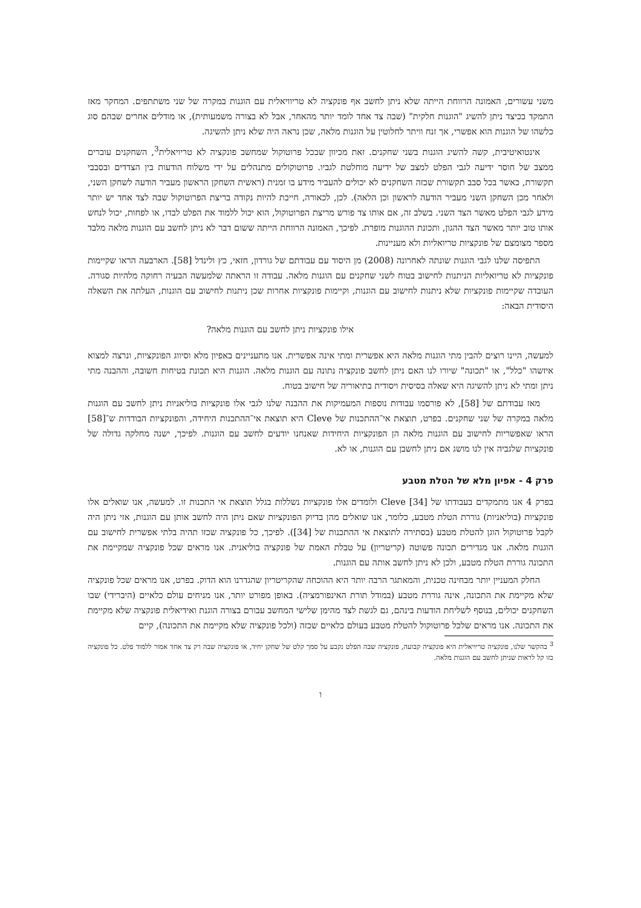משני עשורים, האמונה הרווחת הייתה שלא ניתן לחשב אף פונקציה לא טריוויאלית עם הוגנות במקרה של שני משתתפים. המחקר מאז התמקד בכיצד ניתן להשיג "הוגנות חלקית" (שבה צד אחד לומד יותר מהאחר, אבל לא בצורה משמעותית), או מודלים אחרים שבהם סוג כלשהו של הוגנות הוא אפשרי, אך זנח וויתר לחלוטין על הוגנות מלאה, שכן נראה היה שלא ניתן להשיגה.
אינטואיטיבית, קשה להשיג הוגנות בשני שחקנים. זאת מכיוון שבכל פרוטוקול שמחשב פונקציה לא טריויאלית<sup>3</sup>, השחקנים עוברים ממצב של חוסר ידיעה לגבי הפלט למצב של ידיעה מוחלטת לגביו. פרוטוקולים מתנהלים על ידי משלוח הודעות בין הצדדים ובסבבי תקשורת, כאשר בכל סבב תקשורת שכזה השחקנים לא יכולים להעביר מידע בו זמנית (ראשית השחקן הראשון מעביר הודעה לשחקן השני, ולאחר מכן השחקן השני מעביר הודעה לראשון וכן הלאה). לכן, לכאורה, חייבת להיות נקודה בריצת הפרוטוקול שבה לצד אחד יש יותר מידע לגבי הפלט מאשר הצד השני. בשלב זה, אם אותו צד פורש מריצת הפרוטוקול, הוא יכול ללמוד את הפלט לבדו, או לפחות, יכול לנחש אותו טוב יותר מאשר הצד ההגון, ותכונת ההוגנות מופרת. לפיכך, האמונה הרווחת הייתה ששום דבר לא ניתן לחשב עם הוגנות מלאה מלבד מספר מצומצם של פונקציות טריואליות ולא מעניינות.
התפיסה שלנו לגבי הוגנות שונתה לאחרונה (2008) מן היסוד עם עבודתם של גורדון, חזאי, כץ ולינדל [58]. הארבעה הראו שקיימות פונקציות לא טריואליות הניתנות לחישוב בטוח לשני שחקנים עם הוגנות מלאה. עבודה זו הראתה שלמעשה הבעיה רחוקה מלהיות סגורה. העובדה שקיימות פונקציות שלא ניתנות לחישוב עם הוגנות, וקיימות פונקציות אחרות שכן ניתנות לחישוב עם הוגנות, העלתה את השאלה היסודית הבאה:
אילו פונקציות ניתן לחשב עם הוגנות מלאה?
למעשה, היינו רוצים להבין מתי הוגנות מלאה היא אפשרית ומתי אינה אפשרית. אנו מתעניינים באפיון מלא וסיווג הפונקציות, ונרצה למצוא איזשהו "כלל", או "תכונה" שיורו לנו האם ניתן לחשב פונקציה נתונה עם הוגנות מלאה. הוגנות היא תכונת בטיחות חשובה, וההבנה מתי ניתן ומתי לא ניתן להשיגה היא שאלה בסיסית ויסודית בתיאוריה של חישוב בטוח.
מאז עבודתם של [58], לא פורסמו עבודות נוספות המעמיקות את ההבנה שלנו לגבי אלו פונקציות בוליאניות ניתן לחשב עם הוגנות מלאה במקרה של שני שחקנים. בפרט, תוצאת אי־ההתכנות של Cleve היא תוצאת אי־ההתכנות היחידה, והפונקציות הבודדות ש־[58] הראו שאפשריות לחישוב עם הוגנות מלאה הן הפונקציות היחידות שאנחנו יודעים לחשב עם הוגנות. לפיכך, ישנה מחלקה גדולה של פונקציות שלגביה אין לנו מושג אם ניתן לחשבן עם הוגנות, או לא.
פרק 4 - אפיון מלא של הטלת מטבע
בפרק 4 אנו מתמקדים בעבודתו של Cleve [34] ולומדים אלו פונקציות נשללות בגלל תוצאת אי התכנות זו. למעשה, אנו שואלים אלו פונקציות (בוליאניות) גוררת הטלת מטבע, כלומר, אנו שואלים מהן בדיוק הפונקציות שאם ניתן היה לחשב אותן עם הוגנות, אזי ניתן היה לקבל פרוטוקול הוגן להטלת מטבע (בסתירה לתוצאת אי ההתכנות של [34]). לפיכך, כל פונקציה שכזו תהיה בלתי אפשרית לחישוב עם הוגנות מלאה. אנו מגדירים תכונה פשוטה (קריטריון) על טבלת האמת של פונקציה בוליאנית. אנו מראים שכל פונקציה שמקיימת את התכונה גוררת הטלת מטבע, ולכן לא ניתן לחשב אותה עם הוגנות.
החלק המעניין יותר מבחינה טכנית, והמאתגר הרבה יותר היא ההוכחה שהקריטריון שהגדרנו הוא הדוק. בפרט, אנו מראים שכל פונקציה שלא מקיימת את התכונה, אינה גוררת מטבע (במודל תורת האינפורמציה). באופן מפורט יותר, אנו מניחים עולם כלאיים (היברידי) שבו השחקנים יכולים, בנוסף לשליחת הודעות בינהם, גם לגשת לצד מהימן שלישי המחשב עבורם בצורה הוגנת ואידיאלית פונקציה שלא מקיימת את התכונה. אנו מראים שלכל פרוטוקול להטלת מטבע בעולם כלאיים שכזה (ולכל פונקציה שלא מקיימת את התכונה), קיים
<sup>3</sup> בהקשר שלנו, פונקציה טריויאלית היא פונקציה קבועה, פונקציה שבה הפלט נקבע על סמך קלט של שחקן יחיד, או פונקציה שבה רק צד אחד אמור ללמוד פלט. כל פונקציה כזו קל לראות שניתן לחשב עם הוגנות מלאה.
ו